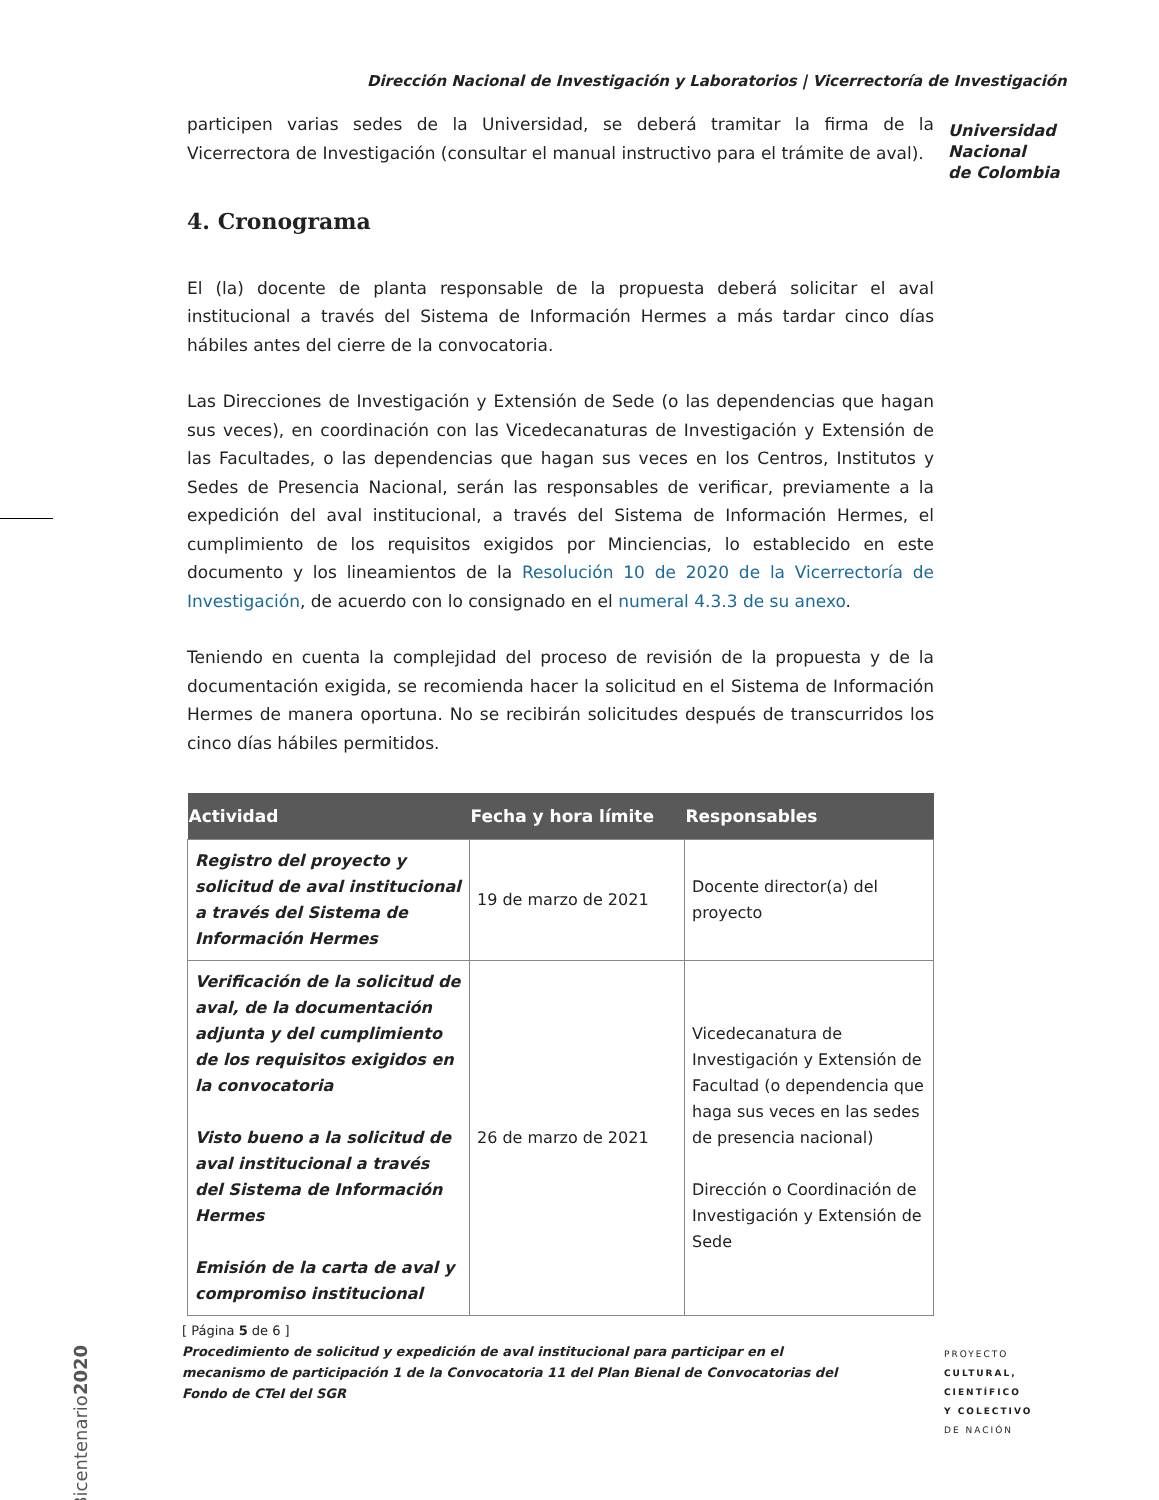Dirección Nacional de Investigación y Laboratorios | Vicerrectoría de Investigación
Universidad
Nacional
de Colombia
participen varias sedes de la Universidad, se deberá tramitar la firma de la Vicerrectora de Investigación (consultar el manual instructivo para el trámite de aval).
4. Cronograma
El (la) docente de planta responsable de la propuesta deberá solicitar el aval institucional a través del Sistema de Información Hermes a más tardar cinco días hábiles antes del cierre de la convocatoria.
Las Direcciones de Investigación y Extensión de Sede (o las dependencias que hagan sus veces), en coordinación con las Vicedecanaturas de Investigación y Extensión de las Facultades, o las dependencias que hagan sus veces en los Centros, Institutos y Sedes de Presencia Nacional, serán las responsables de verificar, previamente a la expedición del aval institucional, a través del Sistema de Información Hermes, el cumplimiento de los requisitos exigidos por Minciencias, lo establecido en este documento y los lineamientos de la Resolución 10 de 2020 de la Vicerrectoría de Investigación, de acuerdo con lo consignado en el numeral 4.3.3 de su anexo.
Teniendo en cuenta la complejidad del proceso de revisión de la propuesta y de la documentación exigida, se recomienda hacer la solicitud en el Sistema de Información Hermes de manera oportuna. No se recibirán solicitudes después de transcurridos los cinco días hábiles permitidos.
| Actividad | Fecha y hora límite | Responsables |
| --- | --- | --- |
| Registro del proyecto y solicitud de aval institucional a través del Sistema de Información Hermes | 19 de marzo de 2021 | Docente director(a) del proyecto |
| Verificación de la solicitud de aval, de la documentación adjunta y del cumplimiento de los requisitos exigidos en la convocatoria Visto bueno a la solicitud de aval institucional a través del Sistema de Información Hermes Emisión de la carta de aval y compromiso institucional | 26 de marzo de 2021 | Vicedecanatura de Investigación y Extensión de Facultad (o dependencia que haga sus veces en las sedes de presencia nacional) Dirección o Coordinación de Investigación y Extensión de Sede |
Bicentenario2020
[ Página 5 de 6 ]
Procedimiento de solicitud y expedición de aval institucional para participar en el mecanismo de participación 1 de la Convocatoria 11 del Plan Bienal de Convocatorias del Fondo de CTeI del SGR
PROYECTO
CULTURAL,
CIENTÍFICO
Y COLECTIVO
DE NACIÓN